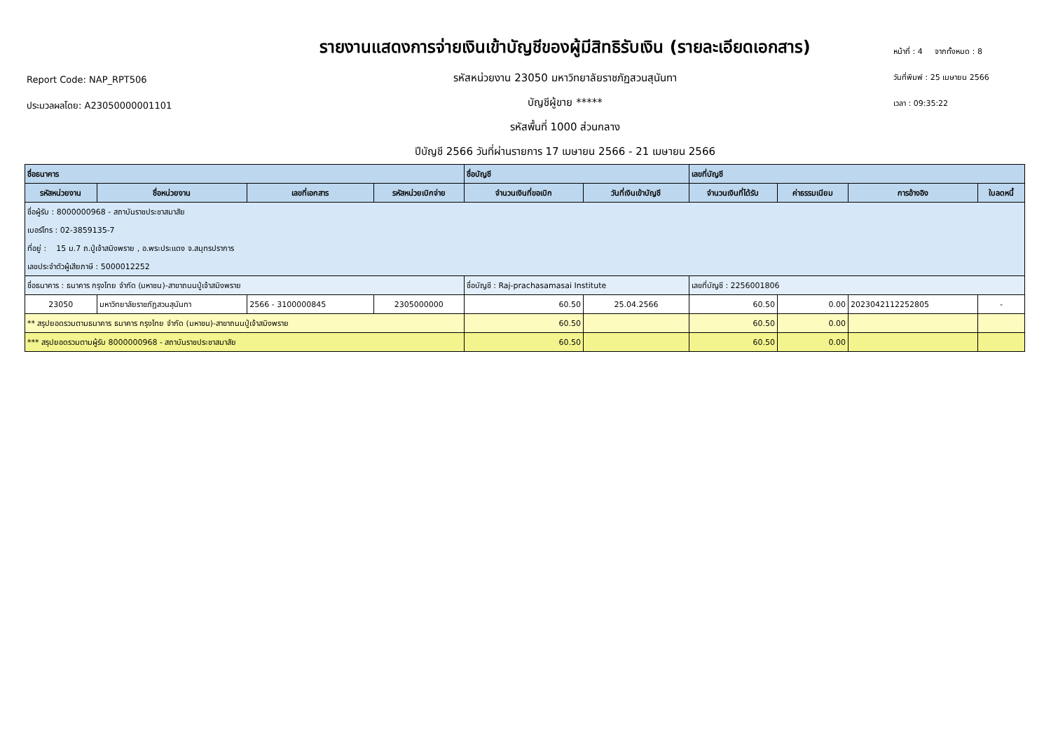Report Code: NAP_RPT506
ประมวลผลโดย: A23050000001101
รายงานแสดงการจ่ายเงินเข้าบัญชีของผู้มีสิทธิรับเงิน (รายละเอียดเอกสาร)
รหัสหน่วยงาน 23050 มหาวิทยาลัยราชภัฏสวนสุนันทา
บัญชีผู้ขาย *****
รหัสพื้นที่ 1000 ส่วนกลาง
ปีบัญชี 2566 วันที่ผ่านรายการ 17 เมษายน 2566 - 21 เมษายน 2566
หน้าที่ : 4 จากทั้งหมด : 8
วันที่พิมพ์ : 25 เมษายน 2566
เวลา : 09:35:22
| ชื่อธนาคาร | | | | ชื่อบัญชี | | เลขที่บัญชี | | | |
| --- | --- | --- | --- | --- | --- | --- | --- | --- | --- |
| รหัสหน่วยงาน | ชื่อหน่วยงาน | เลขที่เอกสาร | รหัสหน่วยเบิกจ่าย | จำนวนเงินที่ขอเบิก | วันที่เงินเข้าบัญชี | จำนวนเงินที่ได้รับ | ค่าธรรมเนียม | การอ้างอิง | ใบลดหนี้ |
| ชื่อผู้รับ : 8000000968 - สถาบันราชประชาสมาสัย | | | | | | | | | |
| เบอร์โทร : 02-3859135-7 | | | | | | | | | |
| ที่อยู่ : 15 ม.7 ถ.ปู่เจ้าสมิงพราย , อ.พระประแดง จ.สมุทรปราการ | | | | | | | | | |
| เลขประจำตัวผู้เสียภาษี : 5000012252 | | | | | | | | | |
| ชื่อธนาคาร : ธนาคาร กรุงไทย จำกัด (มหาชน)-สาขาถนนปู่เจ้าสมิงพราย | | | | ชื่อบัญชี : Raj-prachasamasai Institute | | เลขที่บัญชี : 2256001806 | | | |
| 23050 | มหาวิทยาลัยราชภัฏสวนสุนันทา | 2566 - 3100000845 | 2305000000 | 60.50 | 25.04.2566 | 60.50 | 0.00 | 2023042112252805 | - |
| ** สรุปยอดรวมตามธนาคาร ธนาคาร กรุงไทย จำกัด (มหาชน)-สาขาถนนปู่เจ้าสมิงพราย | | | | 60.50 | | 60.50 | 0.00 | | |
| *** สรุปยอดรวมตามผู้รับ 8000000968 - สถาบันราชประชาสมาสัย | | | | 60.50 | | 60.50 | 0.00 | | |